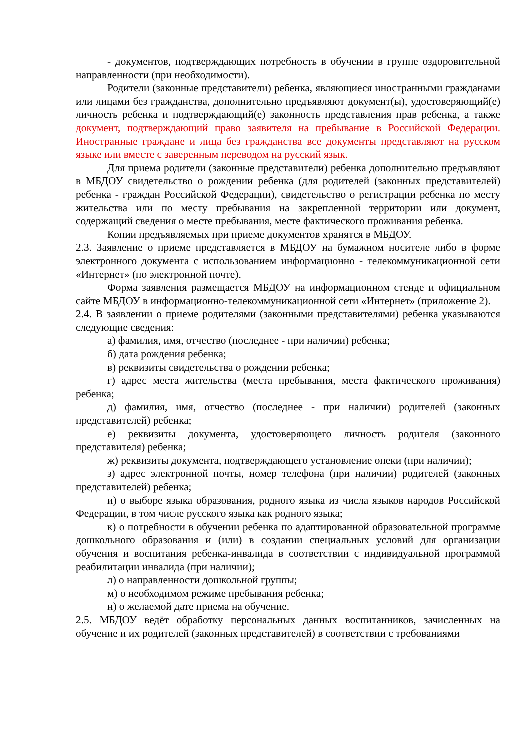- документов, подтверждающих потребность в обучении в группе оздоровительной направленности (при необходимости).
Родители (законные представители) ребенка, являющиеся иностранными гражданами или лицами без гражданства, дополнительно предъявляют документ(ы), удостоверяющий(е) личность ребенка и подтверждающий(е) законность представления прав ребенка, а также документ, подтверждающий право заявителя на пребывание в Российской Федерации. Иностранные граждане и лица без гражданства все документы представляют на русском языке или вместе с заверенным переводом на русский язык.
Для приема родители (законные представители) ребенка дополнительно предъявляют в МБДОУ свидетельство о рождении ребенка (для родителей (законных представителей) ребенка - граждан Российской Федерации), свидетельство о регистрации ребенка по месту жительства или по месту пребывания на закрепленной территории или документ, содержащий сведения о месте пребывания, месте фактического проживания ребенка.
Копии предъявляемых при приеме документов хранятся в МБДОУ.
2.3. Заявление о приеме представляется в МБДОУ на бумажном носителе либо в форме электронного документа с использованием информационно - телекоммуникационной сети «Интернет» (по электронной почте).
Форма заявления размещается МБДОУ на информационном стенде и официальном сайте МБДОУ в информационно-телекоммуникационной сети «Интернет» (приложение 2).
2.4. В заявлении о приеме родителями (законными представителями) ребенка указываются следующие сведения:
а) фамилия, имя, отчество (последнее - при наличии) ребенка;
б) дата рождения ребенка;
в) реквизиты свидетельства о рождении ребенка;
г) адрес места жительства (места пребывания, места фактического проживания) ребенка;
д) фамилия, имя, отчество (последнее - при наличии) родителей (законных представителей) ребенка;
е) реквизиты документа, удостоверяющего личность родителя (законного представителя) ребенка;
ж) реквизиты документа, подтверждающего установление опеки (при наличии);
з) адрес электронной почты, номер телефона (при наличии) родителей (законных представителей) ребенка;
и) о выборе языка образования, родного языка из числа языков народов Российской Федерации, в том числе русского языка как родного языка;
к) о потребности в обучении ребенка по адаптированной образовательной программе дошкольного образования и (или) в создании специальных условий для организации обучения и воспитания ребенка-инвалида в соответствии с индивидуальной программой реабилитации инвалида (при наличии);
л) о направленности дошкольной группы;
м) о необходимом режиме пребывания ребенка;
н) о желаемой дате приема на обучение.
2.5. МБДОУ ведёт обработку персональных данных воспитанников, зачисленных на обучение и их родителей (законных представителей) в соответствии с требованиями